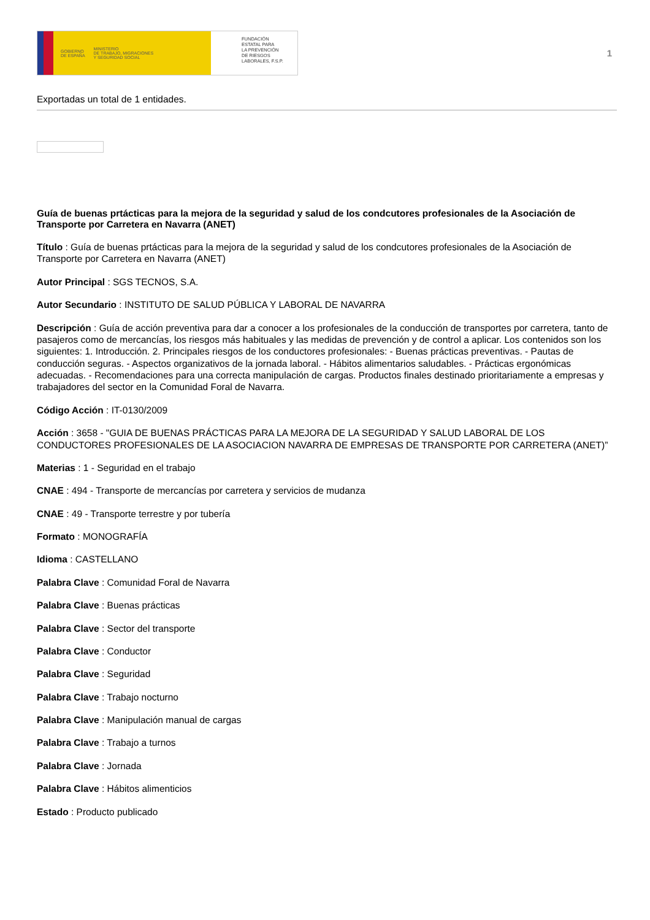GOBIERNO
DE ESPAÑA MINISTERIO
DE TRABAJO, MIGRACIONES
Y SEGURIDAD SOCIAL
FUNDACIÓN
ESTATAL PARA
LA PREVENCIÓN
DE RIESGOS
LABORALES, F.S.P.
1
Exportadas un total de 1 entidades.
Guía de buenas prtácticas para la mejora de la seguridad y salud de los condcutores profesionales de la Asociación de Transporte por Carretera en Navarra (ANET)
Título : Guía de buenas prtácticas para la mejora de la seguridad y salud de los condcutores profesionales de la Asociación de Transporte por Carretera en Navarra (ANET)
Autor Principal : SGS TECNOS, S.A.
Autor Secundario : INSTITUTO DE SALUD PÚBLICA Y LABORAL DE NAVARRA
Descripción : Guía de acción preventiva para dar a conocer a los profesionales de la conducción de transportes por carretera, tanto de pasajeros como de mercancías, los riesgos más habituales y las medidas de prevención y de control a aplicar. Los contenidos son los siguientes: 1. Introducción. 2. Principales riesgos de los conductores profesionales: - Buenas prácticas preventivas. - Pautas de conducción seguras. - Aspectos organizativos de la jornada laboral. - Hábitos alimentarios saludables. - Prácticas ergonómicas adecuadas. - Recomendaciones para una correcta manipulación de cargas. Productos finales destinado prioritariamente a empresas y trabajadores del sector en la Comunidad Foral de Navarra.
Código Acción : IT-0130/2009
Acción : 3658 - "GUIA DE BUENAS PRÁCTICAS PARA LA MEJORA DE LA SEGURIDAD Y SALUD LABORAL DE LOS CONDUCTORES PROFESIONALES DE LA ASOCIACION NAVARRA DE EMPRESAS DE TRANSPORTE POR CARRETERA (ANET)”
Materias : 1 - Seguridad en el trabajo
CNAE : 494 - Transporte de mercancías por carretera y servicios de mudanza
CNAE : 49 - Transporte terrestre y por tubería
Formato : MONOGRAFÍA
Idioma : CASTELLANO
Palabra Clave : Comunidad Foral de Navarra
Palabra Clave : Buenas prácticas
Palabra Clave : Sector del transporte
Palabra Clave : Conductor
Palabra Clave : Seguridad
Palabra Clave : Trabajo nocturno
Palabra Clave : Manipulación manual de cargas
Palabra Clave : Trabajo a turnos
Palabra Clave : Jornada
Palabra Clave : Hábitos alimenticios
Estado : Producto publicado